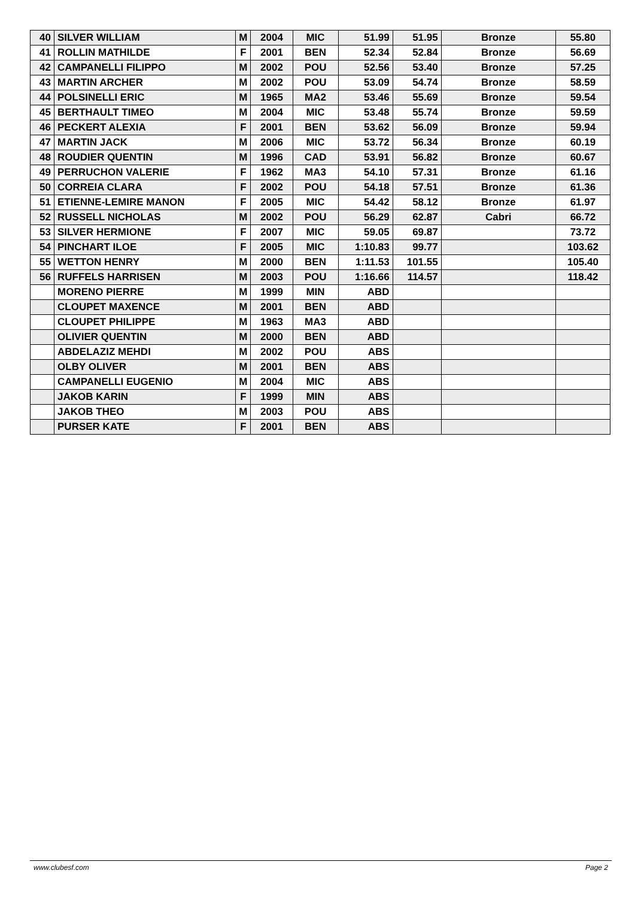| 40 | SILVER WILLIAM | M | 2004 | MIC | 51.99 | 51.95 | Bronze | 55.80 |
| 41 | ROLLIN MATHILDE | F | 2001 | BEN | 52.34 | 52.84 | Bronze | 56.69 |
| 42 | CAMPANELLI FILIPPO | M | 2002 | POU | 52.56 | 53.40 | Bronze | 57.25 |
| 43 | MARTIN ARCHER | M | 2002 | POU | 53.09 | 54.74 | Bronze | 58.59 |
| 44 | POLSINELLI ERIC | M | 1965 | MA2 | 53.46 | 55.69 | Bronze | 59.54 |
| 45 | BERTHAULT TIMEO | M | 2004 | MIC | 53.48 | 55.74 | Bronze | 59.59 |
| 46 | PECKERT ALEXIA | F | 2001 | BEN | 53.62 | 56.09 | Bronze | 59.94 |
| 47 | MARTIN JACK | M | 2006 | MIC | 53.72 | 56.34 | Bronze | 60.19 |
| 48 | ROUDIER QUENTIN | M | 1996 | CAD | 53.91 | 56.82 | Bronze | 60.67 |
| 49 | PERRUCHON VALERIE | F | 1962 | MA3 | 54.10 | 57.31 | Bronze | 61.16 |
| 50 | CORREIA CLARA | F | 2002 | POU | 54.18 | 57.51 | Bronze | 61.36 |
| 51 | ETIENNE-LEMIRE MANON | F | 2005 | MIC | 54.42 | 58.12 | Bronze | 61.97 |
| 52 | RUSSELL NICHOLAS | M | 2002 | POU | 56.29 | 62.87 | Cabri | 66.72 |
| 53 | SILVER HERMIONE | F | 2007 | MIC | 59.05 | 69.87 | | 73.72 |
| 54 | PINCHART ILOE | F | 2005 | MIC | 1:10.83 | 99.77 | | 103.62 |
| 55 | WETTON HENRY | M | 2000 | BEN | 1:11.53 | 101.55 | | 105.40 |
| 56 | RUFFELS HARRISEN | M | 2003 | POU | 1:16.66 | 114.57 | | 118.42 |
| | MORENO PIERRE | M | 1999 | MIN | ABD | | | |
| | CLOUPET MAXENCE | M | 2001 | BEN | ABD | | | |
| | CLOUPET PHILIPPE | M | 1963 | MA3 | ABD | | | |
| | OLIVIER QUENTIN | M | 2000 | BEN | ABD | | | |
| | ABDELAZIZ MEHDI | M | 2002 | POU | ABS | | | |
| | OLBY OLIVER | M | 2001 | BEN | ABS | | | |
| | CAMPANELLI EUGENIO | M | 2004 | MIC | ABS | | | |
| | JAKOB KARIN | F | 1999 | MIN | ABS | | | |
| | JAKOB THEO | M | 2003 | POU | ABS | | | |
| | PURSER KATE | F | 2001 | BEN | ABS | | | |
www.clubesf.com Page 2